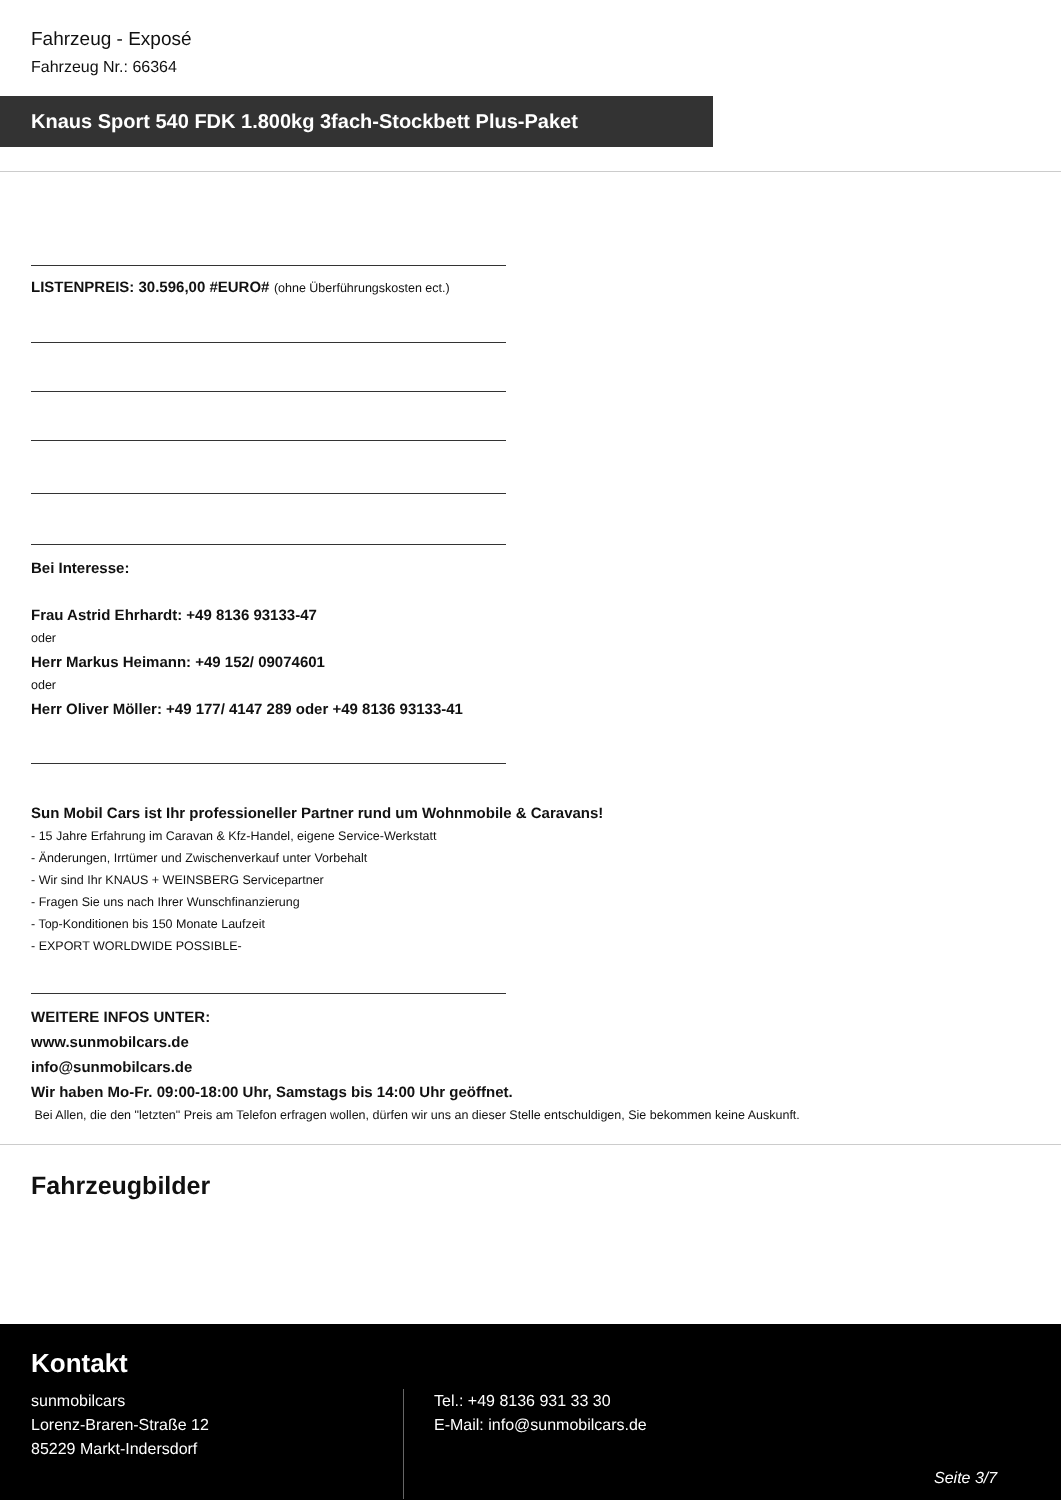Fahrzeug - Exposé
Fahrzeug Nr.: 66364
Knaus Sport 540 FDK 1.800kg 3fach-Stockbett Plus-Paket
LISTENPREIS: 30.596,00 #EURO# (ohne Überführungskosten ect.)
Bei Interesse:
Frau Astrid Ehrhardt: +49 8136 93133-47
oder
Herr Markus Heimann: +49 152/ 09074601
oder
Herr Oliver Möller: +49 177/ 4147 289 oder +49 8136 93133-41
Sun Mobil Cars ist Ihr professioneller Partner rund um Wohnmobile & Caravans!
- 15 Jahre Erfahrung im Caravan & Kfz-Handel, eigene Service-Werkstatt
- Änderungen, Irrtümer und Zwischenverkauf unter Vorbehalt
- Wir sind Ihr KNAUS + WEINSBERG Servicepartner
- Fragen Sie uns nach Ihrer Wunschfinanzierung
- Top-Konditionen bis 150 Monate Laufzeit
- EXPORT WORLDWIDE POSSIBLE-
WEITERE INFOS UNTER:
www.sunmobilcars.de
info@sunmobilcars.de
Wir haben Mo-Fr. 09:00-18:00 Uhr, Samstags bis 14:00 Uhr geöffnet.
Bei Allen, die den "letzten" Preis am Telefon erfragen wollen, dürfen wir uns an dieser Stelle entschuldigen, Sie bekommen keine Auskunft.
Fahrzeugbilder
Kontakt
sunmobilcars
Lorenz-Braren-Straße 12
85229 Markt-Indersdorf
Tel.: +49 8136 931 33 30
E-Mail: info@sunmobilcars.de
Seite 3/7